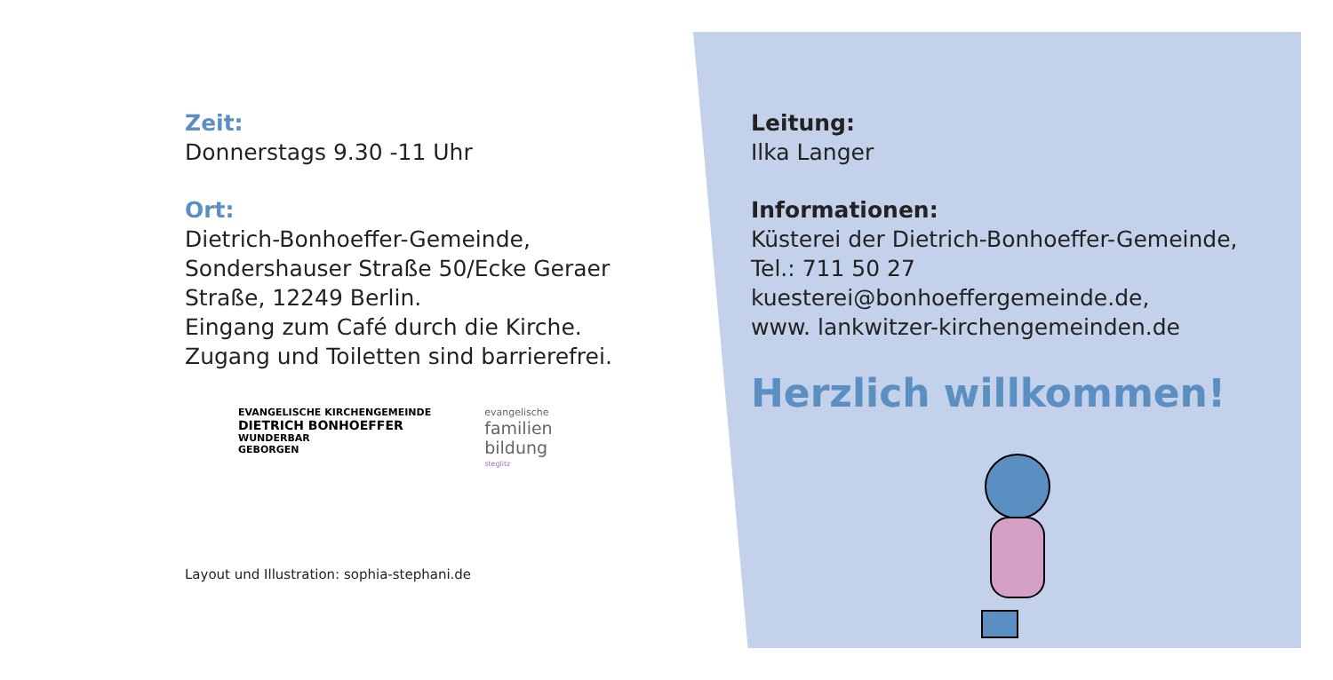Zeit:
Donnerstags 9.30 -11 Uhr
Ort:
Dietrich-Bonhoeffer-Gemeinde,
Sondershauser Straße 50/Ecke Geraer Straße, 12249 Berlin.
Eingang zum Café durch die Kirche.
Zugang und Toiletten sind barrierefrei.
EVANGELISCHE KIRCHENGEMEINDE
DIETRICH BONHOEFFER
WUNDERBAR
GEBORGEN
evangelische
familien
bildung
steglitz
Layout und Illustration: sophia-stephani.de
Leitung:
Ilka Langer
Informationen:
Küsterei der Dietrich-Bonhoeffer-Gemeinde,
Tel.: 711 50 27
kuesterei@bonhoeffergemeinde.de,
www. lankwitzer-kirchengemeinden.de
Herzlich willkommen!